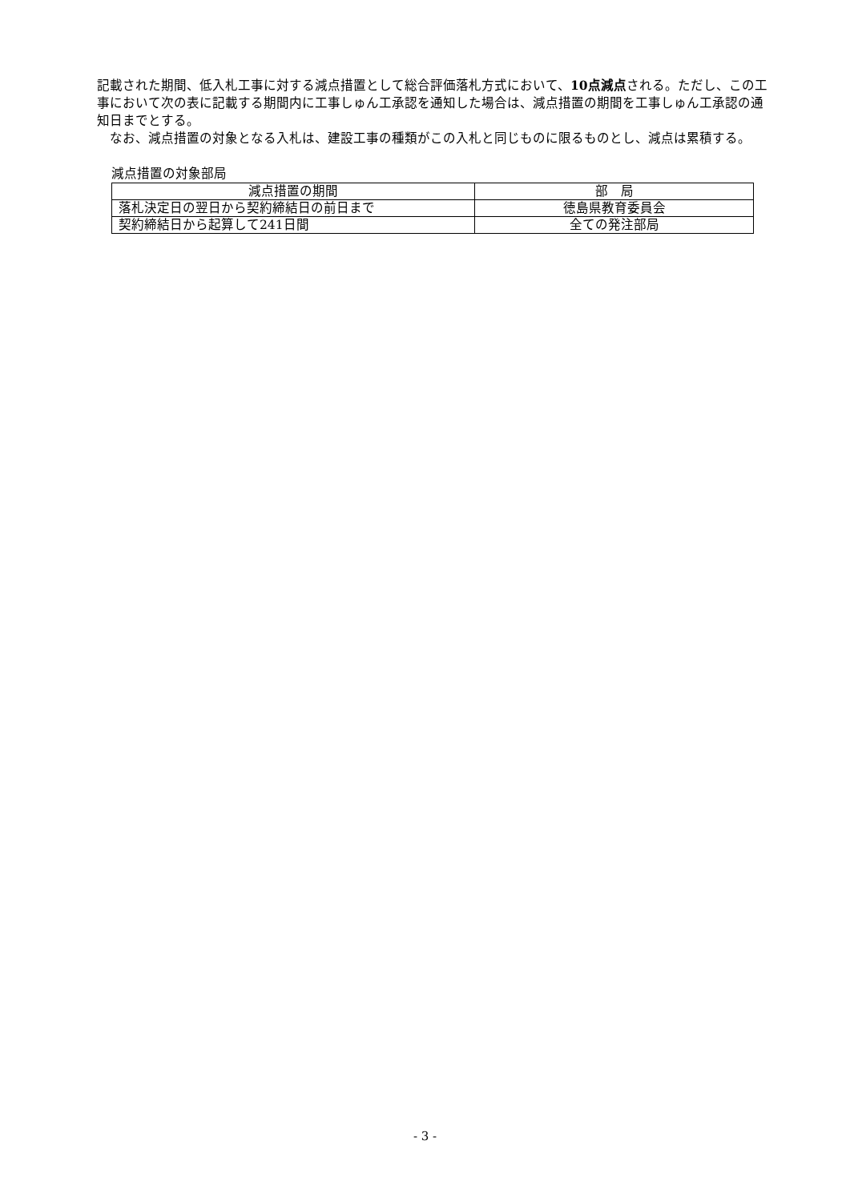記載された期間、低入札工事に対する減点措置として総合評価落札方式において、10点減点される。ただし、この工事において次の表に記載する期間内に工事しゅん工承認を通知した場合は、減点措置の期間を工事しゅん工承認の通知日までとする。
　なお、減点措置の対象となる入札は、建設工事の種類がこの入札と同じものに限るものとし、減点は累積する。
減点措置の対象部局
| 減点措置の期間 | 部 局 |
| --- | --- |
| 落札決定日の翌日から契約締結日の前日まで | 徳島県教育委員会 |
| 契約締結日から起算して241日間 | 全ての発注部局 |
- 3 -